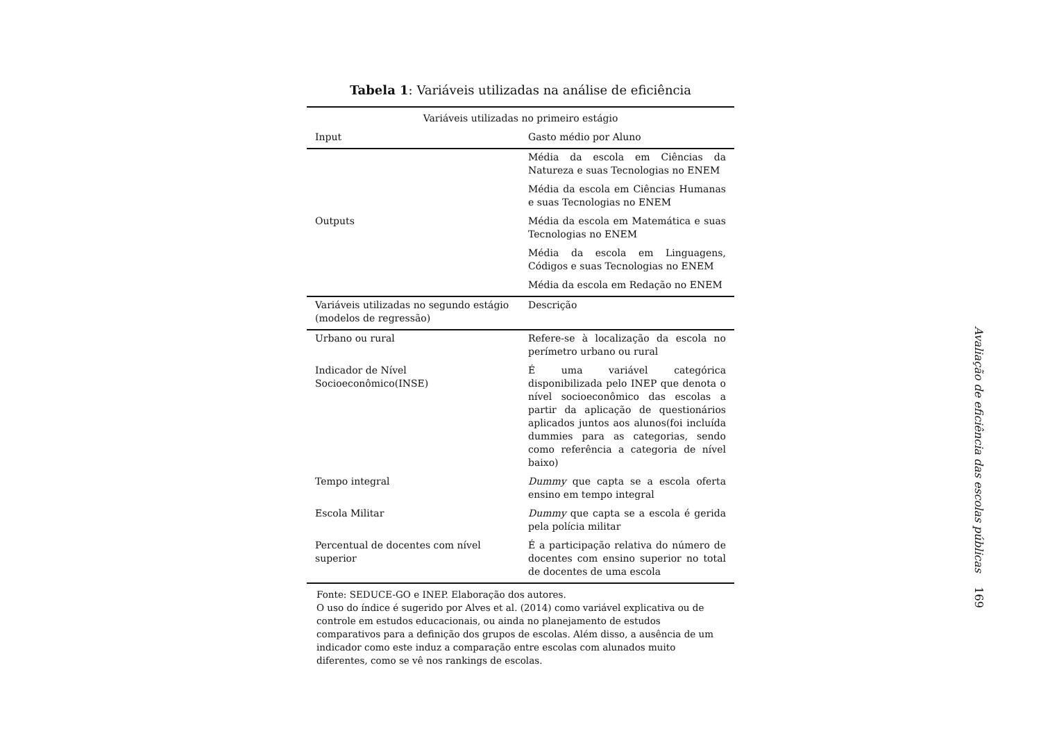Tabela 1: Variáveis utilizadas na análise de eficiência
| Variáveis utilizadas no primeiro estágio | |
| Input | Gasto médio por Aluno |
| Outputs | Média da escola em Ciências da Natureza e suas Tecnologias no ENEM |
| | Média da escola em Ciências Humanas e suas Tecnologias no ENEM |
| | Média da escola em Matemática e suas Tecnologias no ENEM |
| | Média da escola em Linguagens, Códigos e suas Tecnologias no ENEM |
| | Média da escola em Redação no ENEM |
| Variáveis utilizadas no segundo estágio (modelos de regressão) | Descrição |
| Urbano ou rural | Refere-se à localização da escola no perímetro urbano ou rural |
| Indicador de Nível Socioeconômico(INSE) | É uma variável categórica disponibilizada pelo INEP que denota o nível socioeconômico das escolas a partir da aplicação de questionários aplicados juntos aos alunos(foi incluída dummies para as categorias, sendo como referência a categoria de nível baixo) |
| Tempo integral | Dummy que capta se a escola oferta ensino em tempo integral |
| Escola Militar | Dummy que capta se a escola é gerida pela polícia militar |
| Percentual de docentes com nível superior | É a participação relativa do número de docentes com ensino superior no total de docentes de uma escola |
Fonte: SEDUCE-GO e INEP. Elaboração dos autores.
O uso do índice é sugerido por Alves et al. (2014) como variável explicativa ou de controle em estudos educacionais, ou ainda no planejamento de estudos comparativos para a definição dos grupos de escolas. Além disso, a ausência de um indicador como este induz a comparação entre escolas com alunados muito diferentes, como se vê nos rankings de escolas.
Avaliação de eficiência das escolas públicas 169